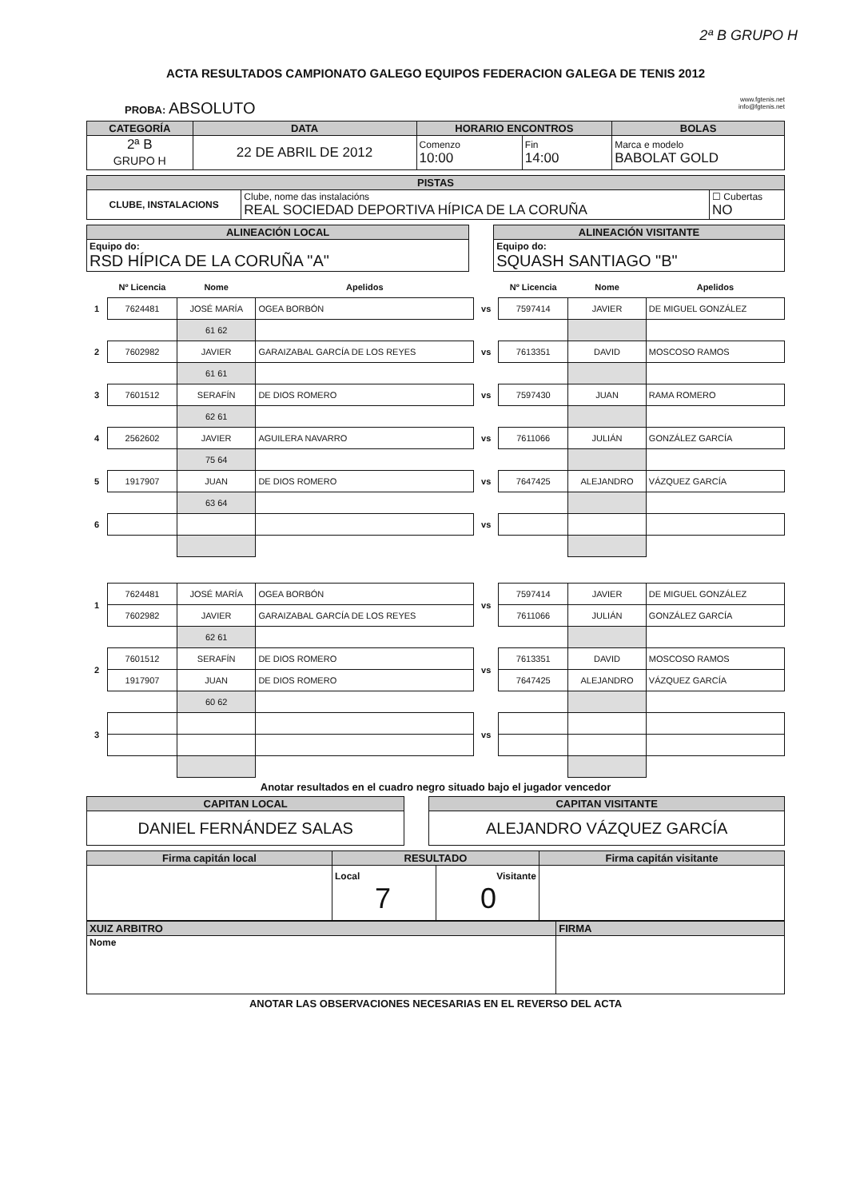2ª B GRUPO H
ACTA RESULTADOS CAMPIONATO GALEGO EQUIPOS FEDERACION GALEGA DE TENIS 2012
www.fgtenis.net
info@fgtenis.net
PROBA: ABSOLUTO
| CATEGORÍA | DATA | HORARIO ENCONTROS | | BOLAS |
| --- | --- | --- | --- | --- |
| 2ª B GRUPO H | 22 DE ABRIL DE 2012 | Comenzo 10:00 | Fin 14:00 | Marca e modelo BABOLAT GOLD |
| PISTAS | | |
| --- | --- | --- |
| CLUBE, INSTALACIONS | Clube, nome das instalacións REAL SOCIEDAD DEPORTIVA HÍPICA DE LA CORUÑA | ☐ Cubertas NO |
| ALINEACIÓN LOCAL | | ALINEACIÓN VISITANTE |
| Equipo do: RSD HÍPICA DE LA CORUÑA "A" | | Equipo do: SQUASH SANTIAGO "B" |
| | Nº Licencia | Nome | Apelidos | | Nº Licencia | Nome | Apelidos |
| 1 | 7624481 | JOSÉ MARÍA | OGEA BORBÓN | vs | 7597414 | JAVIER | DE MIGUEL GONZÁLEZ |
| | | 61 62 | | | | | |
| 2 | 7602982 | JAVIER | GARAIZABAL GARCÍA DE LOS REYES | vs | 7613351 | DAVID | MOSCOSO RAMOS |
| | | 61 61 | | | | | |
| 3 | 7601512 | SERAFÍN | DE DIOS ROMERO | vs | 7597430 | JUAN | RAMA ROMERO |
| | | 62 61 | | | | | |
| 4 | 2562602 | JAVIER | AGUILERA NAVARRO | vs | 7611066 | JULIÁN | GONZÁLEZ GARCÍA |
| | | 75 64 | | | | | |
| 5 | 1917907 | JUAN | DE DIOS ROMERO | vs | 7647425 | ALEJANDRO | VÁZQUEZ GARCÍA |
| | | 63 64 | | | | | |
| 6 | | | | vs | | | |
| 1 | 7624481 | JOSÉ MARÍA | OGEA BORBÓN | vs | 7597414 | JAVIER | DE MIGUEL GONZÁLEZ |
| | 7602982 | JAVIER | GARAIZABAL GARCÍA DE LOS REYES | | 7611066 | JULIÁN | GONZÁLEZ GARCÍA |
| | | 62 61 | | | | | |
| 2 | 7601512 | SERAFÍN | DE DIOS ROMERO | vs | 7613351 | DAVID | MOSCOSO RAMOS |
| | 1917907 | JUAN | DE DIOS ROMERO | | 7647425 | ALEJANDRO | VÁZQUEZ GARCÍA |
| | | 60 62 | | | | | |
| 3 | | | | vs | | | |
Anotar resultados en el cuadro negro situado bajo el jugador vencedor
| CAPITAN LOCAL | | CAPITAN VISITANTE |
| DANIEL FERNÁNDEZ SALAS | | ALEJANDRO VÁZQUEZ GARCÍA |
| Firma capitán local | RESULTADO | | Firma capitán visitante |
| --- | --- | --- | --- |
| | Local 7 | Visitante 0 | |
| XUIZ ARBITRO | FIRMA |
| --- | --- |
| Nome | |
ANOTAR LAS OBSERVACIONES NECESARIAS EN EL REVERSO DEL ACTA